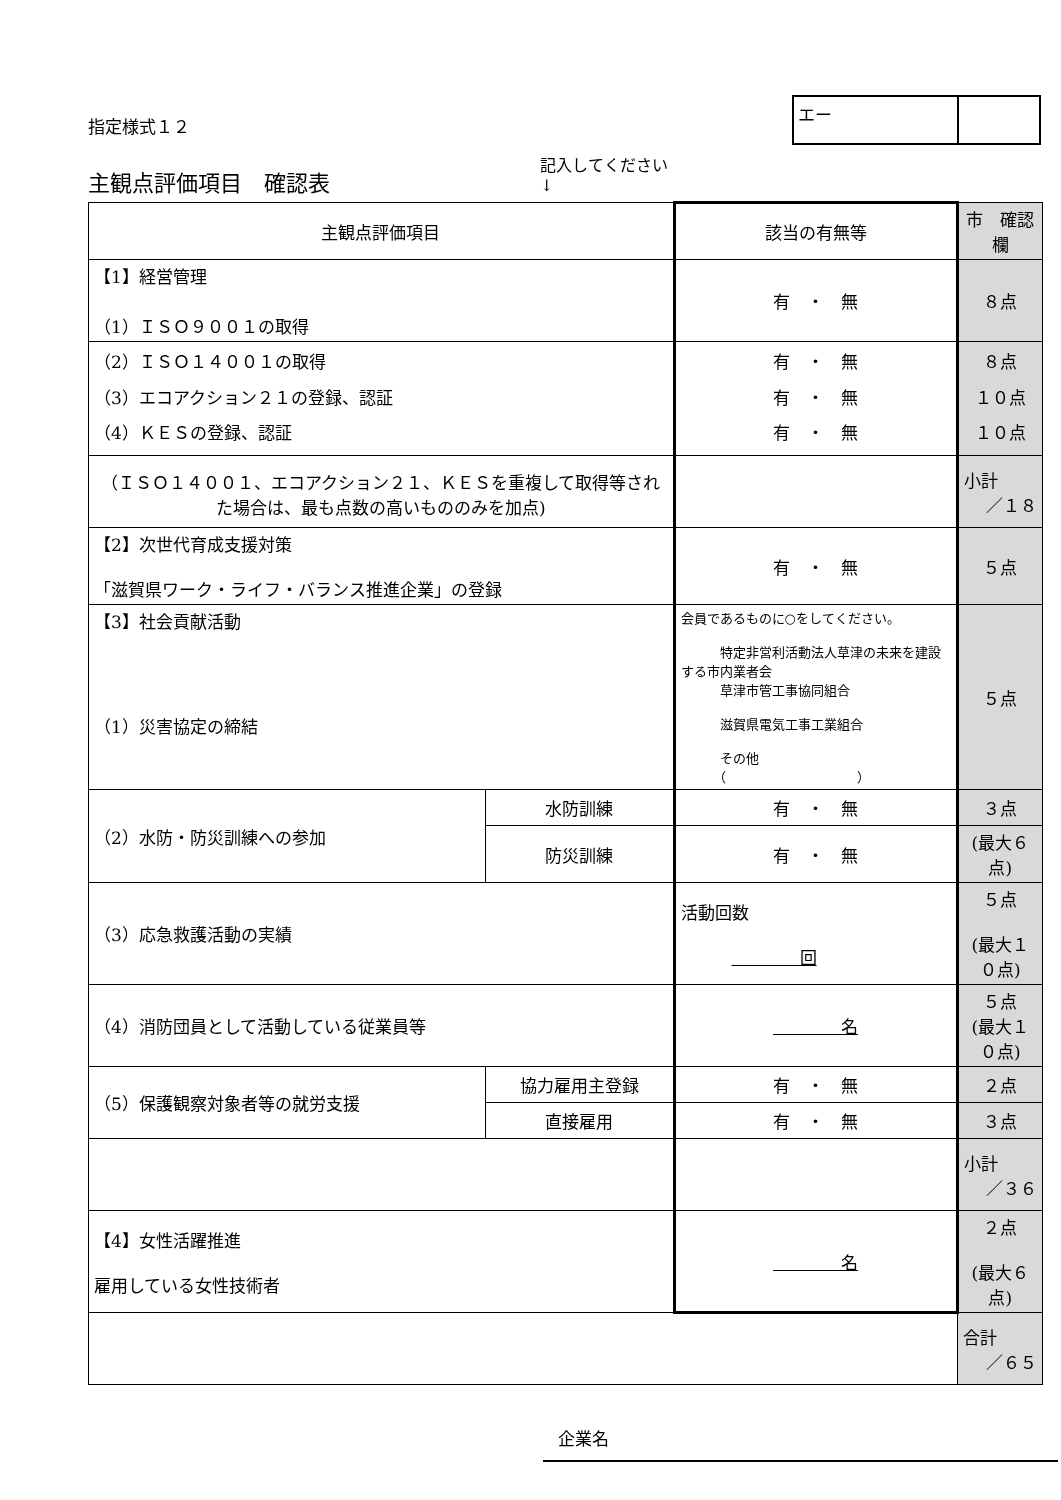指定様式１２
エー
主観点評価項目　確認表
記入してください
↓
| 主観点評価項目 | | 該当の有無等 | 市 確認欄 |
| 【1】経営管理 （1）ＩＳＯ９００１の取得 | | 有 ・ 無 | ８点 |
| （2）ＩＳＯ１４００１の取得 （3）エコアクション２１の登録、認証 （4）ＫＥＳの登録、認証 | | 有 ・ 無 有 ・ 無 有 ・ 無 | ８点 １０点 １０点 |
| （ＩＳＯ１４００１、エコアクション２１、ＫＥＳを重複して取得等された場合は、最も点数の高いもののみを加点) | | | 小計 ／１８ |
| 【2】次世代育成支援対策 「滋賀県ワーク・ライフ・バランス推進企業」の登録 | | 有 ・ 無 | ５点 |
| 【3】社会貢献活動 （1）災害協定の締結 | | 会員であるものに○をしてください。 特定非営利活動法人草津の未来を建設する市内業者会 草津市管工事協同組合 滋賀県電気工事工業組合 その他 （ ） | ５点 |
| （2）水防・防災訓練への参加 | 水防訓練 | 有 ・ 無 | ３点 |
| | 防災訓練 | 有 ・ 無 | (最大６点) |
| （3）応急救護活動の実績 | | 活動回数 回 | ５点 (最大１０点) |
| （4）消防団員として活動している従業員等 | | 名 | ５点 (最大１０点) |
| （5）保護観察対象者等の就労支援 | 協力雇用主登録 | 有 ・ 無 | ２点 |
| | 直接雇用 | 有 ・ 無 | ３点 |
| | | | 小計 ／３６ |
| 【4】女性活躍推進 雇用している女性技術者 | | 名 | ２点 (最大６点) |
| | | | 合計 ／６５ |
企業名